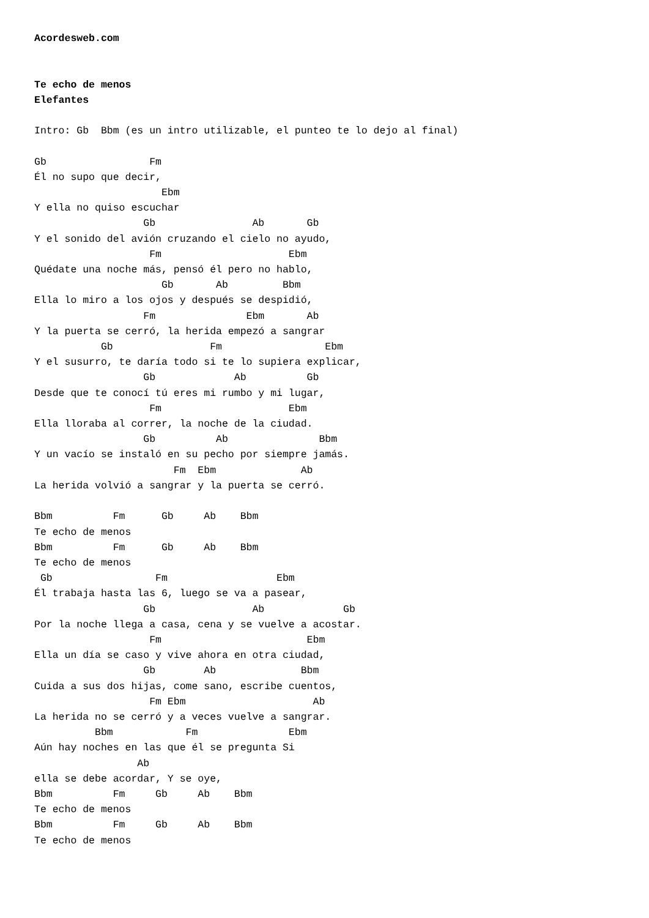Acordesweb.com


Te echo de menos
Elefantes

Intro: Gb  Bbm (es un intro utilizable, el punteo te lo dejo al final)

Gb                 Fm
Él no supo que decir,
                     Ebm
Y ella no quiso escuchar
                  Gb                Ab       Gb
Y el sonido del avión cruzando el cielo no ayudo,
                   Fm                     Ebm
Quédate una noche más, pensó él pero no hablo,
                     Gb       Ab         Bbm
Ella lo miro a los ojos y después se despidió,
                  Fm               Ebm       Ab
Y la puerta se cerró, la herida empezó a sangrar
           Gb                Fm                 Ebm
Y el susurro, te daría todo si te lo supiera explicar,
                  Gb             Ab          Gb
Desde que te conocí tú eres mi rumbo y mi lugar,
                   Fm                     Ebm
Ella lloraba al correr, la noche de la ciudad.
                  Gb          Ab               Bbm
Y un vacío se instaló en su pecho por siempre jamás.
                       Fm  Ebm              Ab
La herida volvió a sangrar y la puerta se cerró.

Bbm          Fm      Gb     Ab    Bbm
Te echo de menos
Bbm          Fm      Gb     Ab    Bbm
Te echo de menos
 Gb                 Fm                  Ebm
Él trabaja hasta las 6, luego se va a pasear,
                  Gb                Ab             Gb
Por la noche llega a casa, cena y se vuelve a acostar.
                   Fm                        Ebm
Ella un día se caso y vive ahora en otra ciudad,
                  Gb        Ab              Bbm
Cuida a sus dos hijas, come sano, escribe cuentos,
                   Fm Ebm                     Ab
La herida no se cerró y a veces vuelve a sangrar.
          Bbm            Fm               Ebm
Aún hay noches en las que él se pregunta Si
                 Ab
ella se debe acordar, Y se oye,
Bbm          Fm     Gb     Ab    Bbm
Te echo de menos
Bbm          Fm     Gb     Ab    Bbm
Te echo de menos